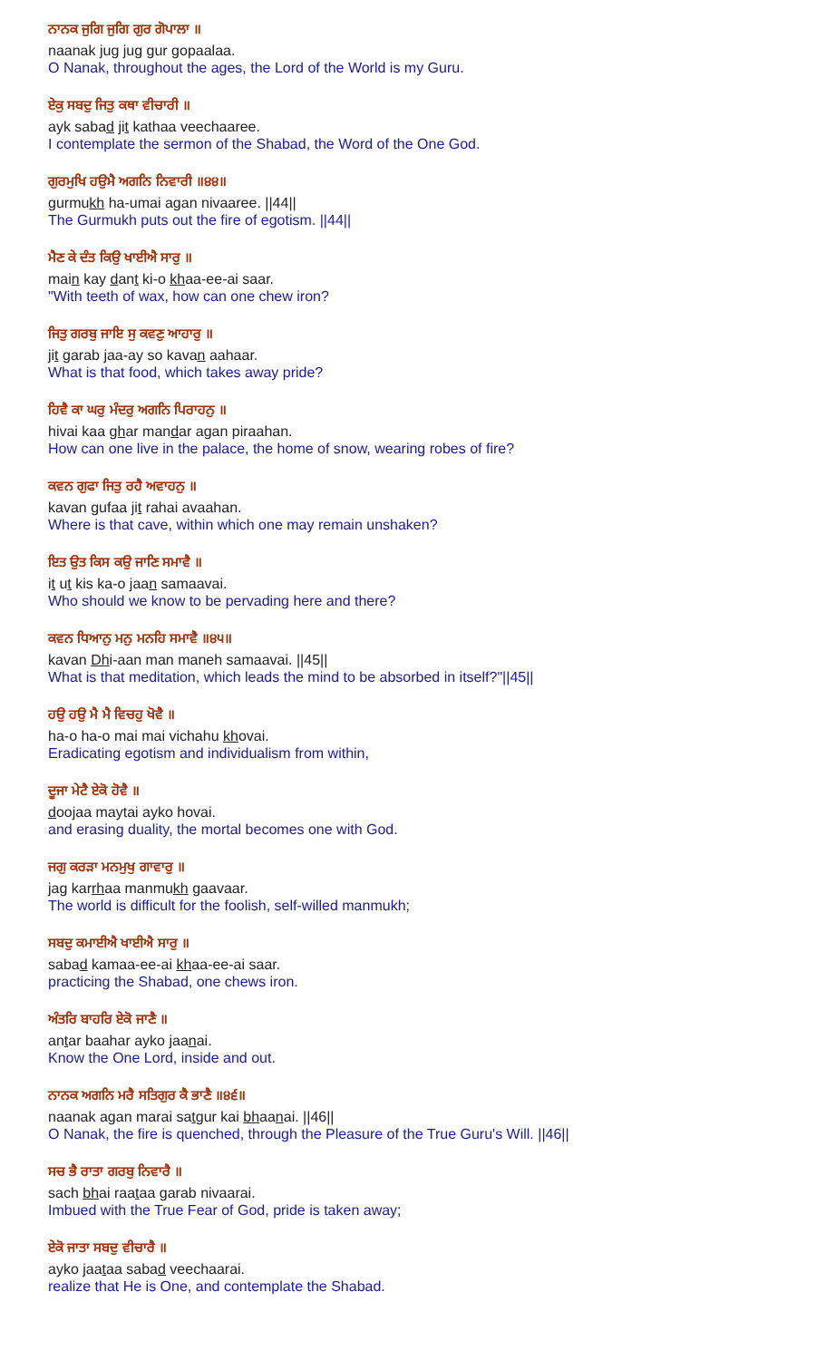ਨਾਨਕ ਜੁਗਿ ਜੁਗਿ ਗੁਰ ਗੋਪਾਲਾ ॥
naanak jug jug gur gopaalaa.
O Nanak, throughout the ages, the Lord of the World is my Guru.
ਏਕੁ ਸਬਦੁ ਜਿਤੁ ਕਥਾ ਵੀਚਾਰੀ ॥
ayk sabad jit kathaa veechaaree.
I contemplate the sermon of the Shabad, the Word of the One God.
ਗੁਰਮੁਖਿ ਹਉਮੈ ਅਗਨਿ ਨਿਵਾਰੀ ॥੪੪॥
gurmukh ha-umai agan nivaaree. ||44||
The Gurmukh puts out the fire of egotism. ||44||
ਮੈਣ ਕੇ ਦੰਤ ਕਿਉ ਖਾਈਐ ਸਾਰੁ ॥
main kay dant ki-o khaa-ee-ai saar.
"With teeth of wax, how can one chew iron?
ਜਿਤੁ ਗਰਬੁ ਜਾਇ ਸੁ ਕਵਣੁ ਆਹਾਰੁ ॥
jit garab jaa-ay so kavan aahaar.
What is that food, which takes away pride?
ਹਿਵੈ ਕਾ ਘਰੁ ਮੰਦਰੁ ਅਗਨਿ ਪਿਰਾਹਨੁ ॥
hivai kaa ghar mandar agan piraahan.
How can one live in the palace, the home of snow, wearing robes of fire?
ਕਵਨ ਗੁਫਾ ਜਿਤੁ ਰਹੈ ਅਵਾਹਨੁ ॥
kavan gufaa jit rahai avaahan.
Where is that cave, within which one may remain unshaken?
ਇਤ ਉਤ ਕਿਸ ਕਉ ਜਾਣਿ ਸਮਾਵੈ ॥
it ut kis ka-o jaan samaavai.
Who should we know to be pervading here and there?
ਕਵਨ ਧਿਆਨੁ ਮਨੁ ਮਨਹਿ ਸਮਾਵੈ ॥੪੫॥
kavan Dhi-aan man maneh samaavai. ||45||
What is that meditation, which leads the mind to be absorbed in itself?"||45||
ਹਉ ਹਉ ਮੈ ਮੈ ਵਿਚਹੁ ਖੋਵੈ ॥
ha-o ha-o mai mai vichahu khovai.
Eradicating egotism and individualism from within,
ਦੂਜਾ ਮੇਟੈ ਏਕੋ ਹੋਵੈ ॥
doojaa maytai ayko hovai.
and erasing duality, the mortal becomes one with God.
ਜਗੁ ਕਰੜਾ ਮਨਮੁਖੁ ਗਾਵਾਰੁ ॥
jag karrhaa manmukh gaavaar.
The world is difficult for the foolish, self-willed manmukh;
ਸਬਦੁ ਕਮਾਈਐ ਖਾਈਐ ਸਾਰੁ ॥
sabad kamaa-ee-ai khaa-ee-ai saar.
practicing the Shabad, one chews iron.
ਅੰਤਰਿ ਬਾਹਰਿ ਏਕੋ ਜਾਣੈ ॥
antar baahar ayko jaanai.
Know the One Lord, inside and out.
ਨਾਨਕ ਅਗਨਿ ਮਰੈ ਸਤਿਗੁਰ ਕੈ ਭਾਣੈ ॥੪੬॥
naanak agan marai satgur kai bhaanai. ||46||
O Nanak, the fire is quenched, through the Pleasure of the True Guru's Will. ||46||
ਸਚ ਭੈ ਰਾਤਾ ਗਰਬੁ ਨਿਵਾਰੈ ॥
sach bhai raataa garab nivaarai.
Imbued with the True Fear of God, pride is taken away;
ਏਕੋ ਜਾਤਾ ਸਬਦੁ ਵੀਚਾਰੈ ॥
ayko jaataa sabad veechaarai.
realize that He is One, and contemplate the Shabad.